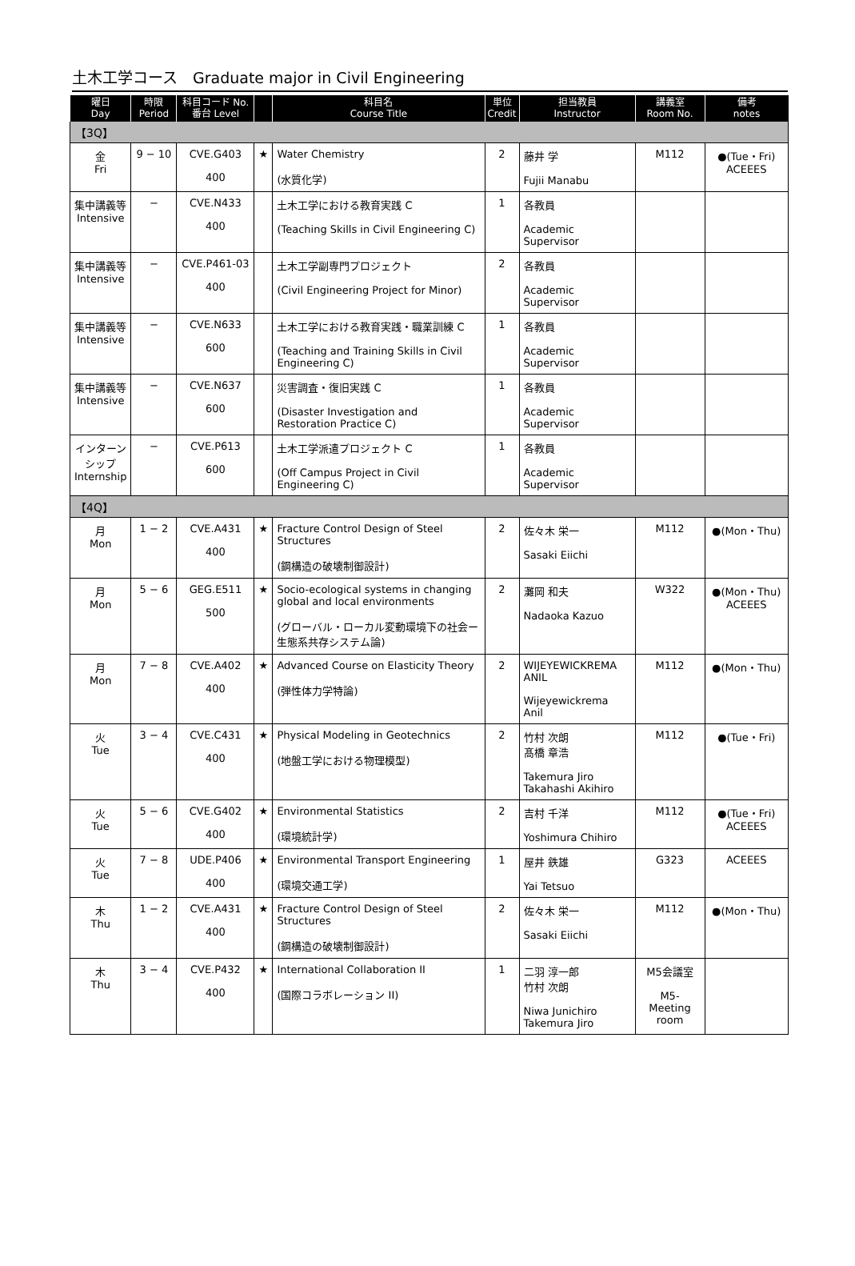土木工学コース　Graduate major in Civil Engineering
| 曜日 Day | 時限 Period | 科目コード No. 番台 Level | | 科目名 Course Title | 単位 Credit | 担当教員 Instructor | 講義室 Room No. | 備考 notes |
| --- | --- | --- | --- | --- | --- | --- | --- | --- |
| 【3Q】 | | | | | | | | |
| 金 Fri | 9 − 10 | CVE.G403 400 | ★ | Water Chemistry (水質化学) | 2 | 藤井 学 Fujii Manabu | M112 | ●(Tue・Fri) ACEEES |
| 集中講義等 Intensive | − | CVE.N433 400 | | 土木工学における教育実践 C (Teaching Skills in Civil Engineering C) | 1 | 各教員 Academic Supervisor | | |
| 集中講義等 Intensive | − | CVE.P461-03 400 | | 土木工学副専門プロジェクト (Civil Engineering Project for Minor) | 2 | 各教員 Academic Supervisor | | |
| 集中講義等 Intensive | − | CVE.N633 600 | | 土木工学における教育実践・職業訓練 C (Teaching and Training Skills in Civil Engineering C) | 1 | 各教員 Academic Supervisor | | |
| 集中講義等 Intensive | − | CVE.N637 600 | | 災害調査・復旧実践 C (Disaster Investigation and Restoration Practice C) | 1 | 各教員 Academic Supervisor | | |
| インターンシップ Internship | − | CVE.P613 600 | | 土木工学派遣プロジェクト C (Off Campus Project in Civil Engineering C) | 1 | 各教員 Academic Supervisor | | |
| 【4Q】 | | | | | | | | |
| 月 Mon | 1 − 2 | CVE.A431 400 | ★ | Fracture Control Design of Steel Structures (鋼構造の破壊制御設計) | 2 | 佐々木 栄一 Sasaki Eiichi | M112 | ●(Mon・Thu) |
| 月 Mon | 5 − 6 | GEG.E511 500 | ★ | Socio-ecological systems in changing global and local environments (グローバル・ローカル変動環境下の社会ー生態系共存システム論) | 2 | 灘岡 和夫 Nadaoka Kazuo | W322 | ●(Mon・Thu) ACEEES |
| 月 Mon | 7 − 8 | CVE.A402 400 | ★ | Advanced Course on Elasticity Theory (弾性体力学特論) | 2 | WIJEYEWICKREMA ANIL Wijeyewickrema Anil | M112 | ●(Mon・Thu) |
| 火 Tue | 3 − 4 | CVE.C431 400 | ★ | Physical Modeling in Geotechnics (地盤工学における物理模型) | 2 | 竹村 次朗 髙橋 章浩 Takemura Jiro Takahashi Akihiro | M112 | ●(Tue・Fri) |
| 火 Tue | 5 − 6 | CVE.G402 400 | ★ | Environmental Statistics (環境統計学) | 2 | 吉村 千洋 Yoshimura Chihiro | M112 | ●(Tue・Fri) ACEEES |
| 火 Tue | 7 − 8 | UDE.P406 400 | ★ | Environmental Transport Engineering (環境交通工学) | 1 | 屋井 鉄雄 Yai Tetsuo | G323 | ACEEES |
| 木 Thu | 1 − 2 | CVE.A431 400 | ★ | Fracture Control Design of Steel Structures (鋼構造の破壊制御設計) | 2 | 佐々木 栄一 Sasaki Eiichi | M112 | ●(Mon・Thu) |
| 木 Thu | 3 − 4 | CVE.P432 400 | ★ | International Collaboration II (国際コラボレーション II) | 1 | 二羽 淳一郎 竹村 次朗 Niwa Junichiro Takemura Jiro | M5会議室 M5-Meeting room | |